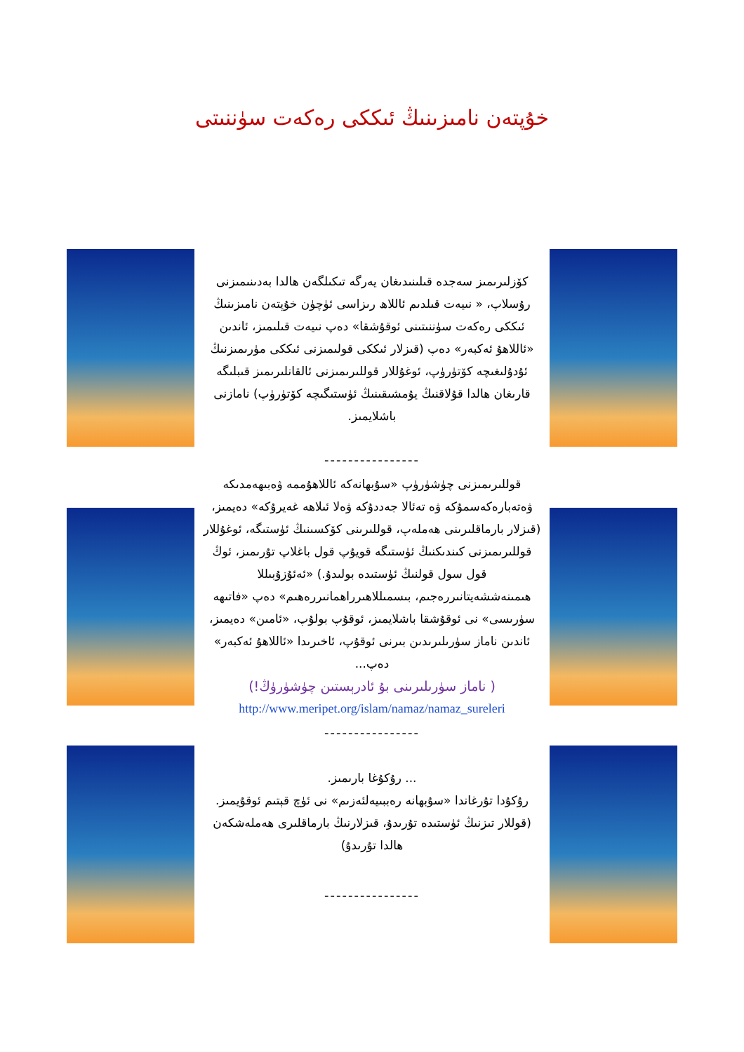خۇپتەن نامىزىنىڭ ئىككى رەكەت سۈننىتى
كۆزلىرىمىز سەجدە قىلىنىدىغان يەرگە تىكىلگەن ھالدا بەدىنىمىزنى رۇسلاپ، « نىيەت قىلدىم ئاللاھ رىزاسى ئۈچۈن خۇپتەن نامىزىنىڭ ئىككى رەكەت سۈننىتىنى ئوقۇشقا» دەپ نىيەت قىلىمىز، ئاندىن «ئاللاھۇ ئەكبەر» دەپ (قىزلار ئىككى قولىمىزنى ئىككى مۈرىمىزنىڭ ئۇدۇلىغىچە كۆتۈرۈپ، ئوغۇللار قوللىرىمىزنى ئالقانلىرىمىز قىبلىگە قارىغان ھالدا قۇلاقنىڭ يۇمشىقىنىڭ ئۈستىگىچە كۆتۈرۈپ) نامازنى باشلايمىز.
----------------
قوللىرىمىزنى چۈشۈرۈپ «سۇبھانەكە ئاللاھۇممە ۋەبىھەمدىكە ۋەتەبارەكەسمۇكە ۋە تەئالا جەددۇكە ۋەلا ئىلاھە غەيرۇكە» دەيمىز، (قىزلار بارماقلىرىنى ھەملەپ، قوللىرىنى كۆكسىنىڭ ئۈستىگە، ئوغۇللار قوللىرىمىزنى كىندىكنىڭ ئۈستىگە قويۇپ قول باغلاپ تۇرىمىز، ئوڭ قول سول قولنىڭ ئۈستىدە بولىدۇ.) «ئەئۇزۇبىللا ھىمىنەششەيتانىررەجىم، بىسمىللاھىرراھمانىررەھىم» دەپ «فاتىھە سۈرىسى» نى ئوقۇشقا باشلايمىز، ئوقۇپ بولۇپ، «ئامىن» دەيمىز، ئاندىن ناماز سۈرىلىرىدىن بىرنى ئوقۇپ، ئاخىرىدا «ئاللاھۇ ئەكبەر» دەپ...
( ناماز سۈرىلىرىنى بۇ ئادرېستىن چۈشۈرۈڭ!)
http://www.meripet.org/islam/namaz/namaz_sureleri
----------------
... رۇكۇغا بارىمىز.
رۇكۇدا تۇرغاندا «سۇبھانە رەببىيەلئەزىم» نى ئۈچ قېتىم ئوقۇيمىز.
(قوللار تىزنىڭ ئۈستىدە تۇرىدۇ، قىزلارنىڭ بارماقلىرى ھەملەشكەن ھالدا تۇرىدۇ)
----------------